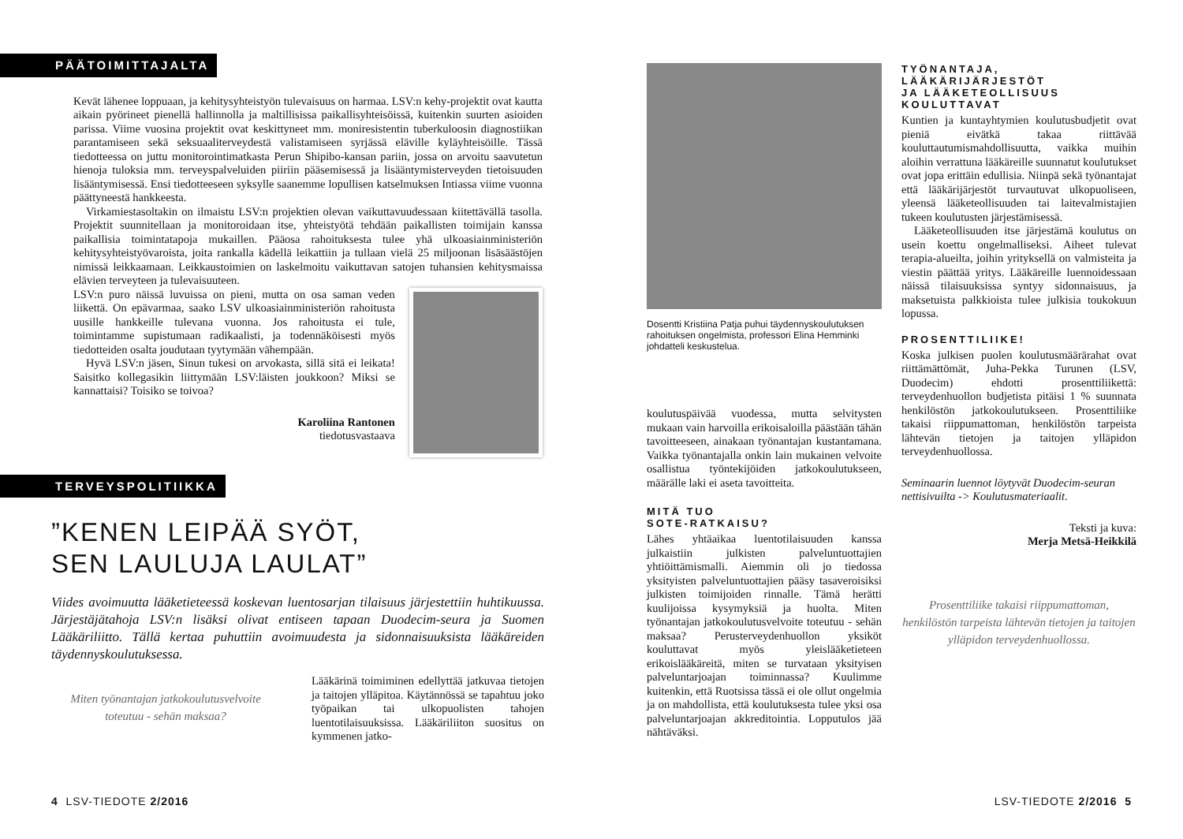PÄÄTOIMITTAJALTA
Kevät lähenee loppuaan, ja kehitysyhteistyön tulevaisuus on harmaa. LSV:n kehy-projektit ovat kautta aikain pyörineet pienellä hallinnolla ja maltillisissa paikallisyhteisöissä, kuitenkin suurten asioiden parissa. Viime vuosina projektit ovat keskittyneet mm. moniresistentin tuberkuloosin diagnostiikan parantamiseen sekä seksuaaliterveydestä valistamiseen syrjässä eläville kyläyhteisöille. Tässä tiedotteessa on juttu monitorointimatkasta Perun Shipibo-kansan pariin, jossa on arvoitu saavutetun hienoja tuloksia mm. terveyspalveluiden piiriin pääsemisessä ja lisääntymisterveyden tietoisuuden lisääntymisessä. Ensi tiedotteeseen syksylle saanemme lopullisen katselmuksen Intiassa viime vuonna päättyneestä hankkeesta.
Virkamiestasoltakin on ilmaistu LSV:n projektien olevan vaikuttavuudessaan kiitettävällä tasolla. Projektit suunnitellaan ja monitoroidaan itse, yhteistyötä tehdään paikallisten toimijain kanssa paikallisia toimintatapoja mukaillen. Pääosa rahoituksesta tulee yhä ulkoasiainministeriön kehitysyhteistyövaroista, joita rankalla kädellä leikattiin ja tullaan vielä 25 miljoonan lisäsäästöjen nimissä leikkaamaan. Leikkaustoimien on laskelmoitu vaikuttavan satojen tuhansien kehitysmaissa elävien terveyteen ja tulevaisuuteen.
LSV:n puro näissä luvuissa on pieni, mutta on osa saman veden liikettä. On epävarmaa, saako LSV ulkoasiainministeriön rahoitusta uusille hankkeille tulevana vuonna. Jos rahoitusta ei tule, toimintamme supistumaan radikaalisti, ja todennäköisesti myös tiedotteiden osalta joudutaan tyytymään vähempään.
Hyvä LSV:n jäsen, Sinun tukesi on arvokasta, sillä sitä ei leikata! Saisitko kollegasikin liittymään LSV:läisten joukkoon? Miksi se kannattaisi? Toisiko se toivoa?
Karoliina Rantonen
tiedotusvastaava
TERVEYSPOLITIIKKA
”KENEN LEIPÄÄ SYÖT,
SEN LAULUJA LAULAT”
Viides avoimuutta lääketieteessä koskevan luentosarjan tilaisuus järjestettiin huhtikuussa. Järjestäjätahoja LSV:n lisäksi olivat entiseen tapaan Duodecim-seura ja Suomen Lääkäriliitto. Tällä kertaa puhuttiin avoimuudesta ja sidonnaisuuksista lääkäreiden täydennyskoulutuksessa.
Miten työnantajan jatkokoulutusvelvoite toteutuu - sehän maksaa?
Lääkärinä toimiminen edellyttää jatkuvaa tietojen ja taitojen ylläpitoa. Käytännössä se tapahtuu joko työpaikan tai ulkopuolisten tahojen luentotilaisuuksissa. Lääkäriliiton suositus on kymmenen jatko-
4 LSV-TIEDOTE 2/2016
Dosentti Kristiina Patja puhui täydennyskoulutuksen rahoituksen ongelmista, professori Elina Hemminki johdatteli keskustelua.
koulutuspäivää vuodessa, mutta selvitysten mukaan vain harvoilla erikoisaloilla päästään tähän tavoitteeseen, ainakaan työnantajan kustantamana. Vaikka työnantajalla onkin lain mukainen velvoite osallistua työntekijöiden jatkokoulutukseen, määrälle laki ei aseta tavoitteita.
MITÄ TUO
SOTE-RATKAISU?
Lähes yhtäaikaa luentotilaisuuden kanssa julkaistiin julkisten palveluntuottajien yhtiöittämismalli. Aiemmin oli jo tiedossa yksityisten palveluntuottajien pääsy tasaveroisiksi julkisten toimijoiden rinnalle. Tämä herätti kuulijoissa kysymyksiä ja huolta. Miten työnantajan jatkokoulutusvelvoite toteutuu - sehän maksaa? Perusterveydenhuollon yksiköt kouluttavat myös yleislääketieteen erikoislääkäreitä, miten se turvataan yksityisen palveluntarjoajan toiminnassa? Kuulimme kuitenkin, että Ruotsissa tässä ei ole ollut ongelmia ja on mahdollista, että koulutuksesta tulee yksi osa palveluntarjoajan akkreditointia. Lopputulos jää nähtäväksi.
TYÖNANTAJA,
LÄÄKÄRIJÄRJESTÖT
JA LÄÄKETEOLLISUUS
KOULUTTAVAT
Kuntien ja kuntayhtymien koulutusbudjetit ovat pieniä eivätkä takaa riittävää kouluttautumismahdollisuutta, vaikka muihin aloihin verrattuna lääkäreille suunnatut koulutukset ovat jopa erittäin edullisia. Niinpä sekä työnantajat että lääkärijärjestöt turvautuvat ulkopuoliseen, yleensä lääketeollisuuden tai laitevalmistajien tukeen koulutusten järjestämisessä.
Lääketeollisuuden itse järjestämä koulutus on usein koettu ongelmalliseksi. Aiheet tulevat terapia-alueilta, joihin yrityksellä on valmisteita ja viestin päättää yritys. Lääkäreille luennoidessaan näissä tilaisuuksissa syntyy sidonnaisuus, ja maksetuista palkkioista tulee julkisia toukokuun lopussa.
PROSENTTILIIKE!
Koska julkisen puolen koulutusmäärärahat ovat riittämättömät, Juha-Pekka Turunen (LSV, Duodecim) ehdotti prosenttiliikettä: terveydenhuollon budjetista pitäisi 1 % suunnata henkilöstön jatkokoulutukseen. Prosenttiliike takaisi riippumattoman, henkilöstön tarpeista lähtevän tietojen ja taitojen ylläpidon terveydenhuollossa.
Seminaarin luennot löytyvät Duodecim-seuran nettisivuilta -> Koulutusmateriaalit.
Teksti ja kuva:
Merja Metsä-Heikkilä
Prosenttiliike takaisi riippumattoman, henkilöstön tarpeista lähtevän tietojen ja taitojen ylläpidon terveydenhuollossa.
LSV-TIEDOTE 2/2016 5